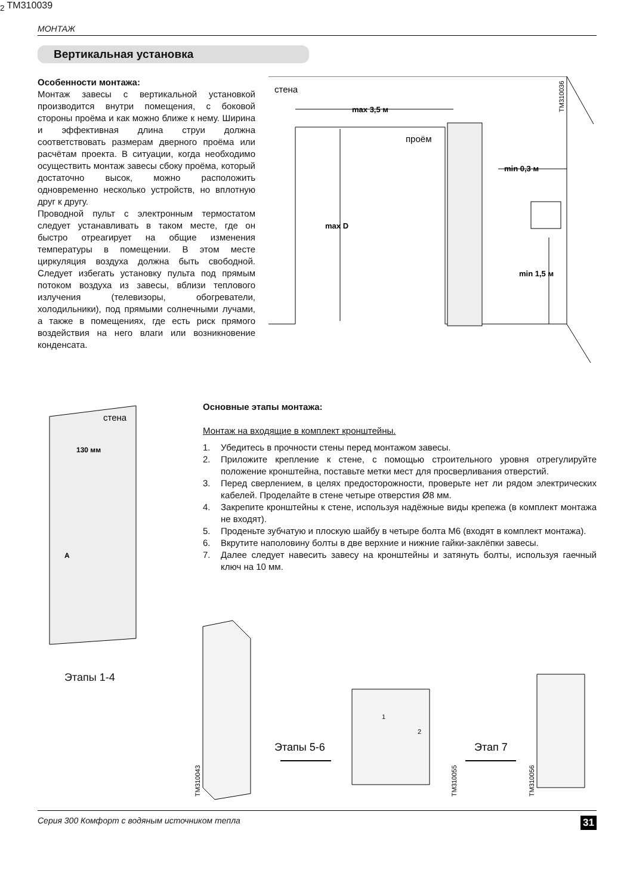МОНТАЖ
Вертикальная установка
Особенности монтажа:
Монтаж завесы с вертикальной установкой производится внутри помещения, с боковой стороны проёма и как можно ближе к нему. Ширина и эффективная длина струи должна соответствовать размерам дверного проёма или расчётам проекта. В ситуации, когда необходимо осуществить монтаж завесы сбоку проёма, который достаточно высок, можно расположить одновременно несколько устройств, но вплотную друг к другу.
Проводной пульт с электронным термостатом следует устанавливать в таком месте, где он быстро отреагирует на общие изменения температуры в помещении. В этом месте циркуляция воздуха должна быть свободной. Следует избегать установку пульта под прямым потоком воздуха из завесы, вблизи теплового излучения (телевизоры, обогреватели, холодильники), под прямыми солнечными лучами, а также в помещениях, где есть риск прямого воздействия на него влаги или возникновение конденсата.
стена
max 3,5 м
проём
min 0,3 м
max D
min 1,5 м
TM310036
стена
130 мм
A2
TM310039
Этапы 1-4
Основные этапы монтажа:
Монтаж на входящие в комплект кронштейны.
1. Убедитесь в прочности стены перед монтажом завесы.
2. Приложите крепление к стене, с помощью строительного уровня отрегулируйте положение кронштейна, поставьте метки мест для просверливания отверстий.
3. Перед сверлением, в целях предосторожности, проверьте нет ли рядом электрических кабелей. Проделайте в стене четыре отверстия Ø8 мм.
4. Закрепите кронштейны к стене, используя надёжные виды крепежа (в комплект монтажа не входят).
5. Проденьте зубчатую и плоскую шайбу в четыре болта М6 (входят в комплект монтажа).
6. Вкрутите наполовину болты в две верхние и нижние гайки-заклёпки завесы.
7. Далее следует навесить завесу на кронштейны и затянуть болты, используя гаечный ключ на 10 мм.
Этапы 5-6
Этап 7
TM310043
TM310055
TM310056
1
2
Серия 300 Комфорт с водяным источником тепла 31